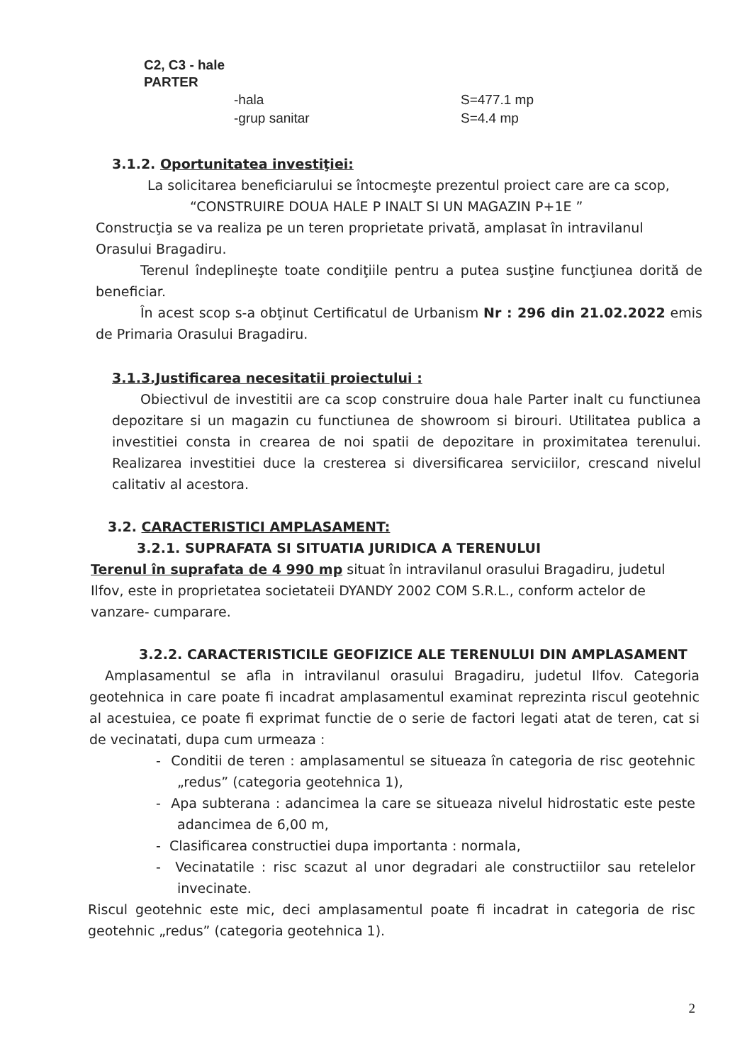C2, C3 - hale
PARTER
-hala
-grup sanitar
S=477.1 mp
S=4.4 mp
3.1.2. Oportunitatea investiţiei:
La solicitarea beneficiarului se întocmeşte prezentul proiect care are ca scop,
“CONSTRUIRE DOUA HALE P INALT SI UN MAGAZIN P+1E ”
Construcţia se va realiza pe un teren proprietate privată, amplasat în intravilanul Orasului Bragadiru.
Terenul îndeplineşte toate condiţiile pentru a putea susţine funcţiunea dorită de beneficiar.
În acest scop s-a obţinut Certificatul de Urbanism Nr : 296 din 21.02.2022 emis de Primaria Orasului Bragadiru.
3.1.3.Justificarea necesitatii proiectului :
Obiectivul de investitii are ca scop construire doua hale Parter inalt cu functiunea depozitare si un magazin cu functiunea de showroom si birouri. Utilitatea publica a investitiei consta in crearea de noi spatii de depozitare in proximitatea terenului. Realizarea investitiei duce la cresterea si diversificarea serviciilor, crescand nivelul calitativ al acestora.
3.2. CARACTERISTICI AMPLASAMENT:
3.2.1. SUPRAFATA SI SITUATIA JURIDICA A TERENULUI
Terenul în suprafata de 4 990 mp situat în intravilanul orasului Bragadiru, judetul Ilfov, este in proprietatea societateii DYANDY 2002 COM S.R.L., conform actelor de vanzare- cumparare.
3.2.2. CARACTERISTICILE GEOFIZICE ALE TERENULUI DIN AMPLASAMENT
Amplasamentul se afla in intravilanul orasului Bragadiru, judetul Ilfov. Categoria geotehnica in care poate fi incadrat amplasamentul examinat reprezinta riscul geotehnic al acestuiea, ce poate fi exprimat functie de o serie de factori legati atat de teren, cat si de vecinatati, dupa cum urmeaza :
- Conditii de teren : amplasamentul se situeaza în categoria de risc geotehnic „redus” (categoria geotehnica 1),
- Apa subterana : adancimea la care se situeaza nivelul hidrostatic este peste adancimea de 6,00 m,
- Clasificarea constructiei dupa importanta : normala,
- Vecinatatile : risc scazut al unor degradari ale constructiilor sau retelelor invecinate.
Riscul geotehnic este mic, deci amplasamentul poate fi incadrat in categoria de risc geotehnic „redus” (categoria geotehnica 1).
2